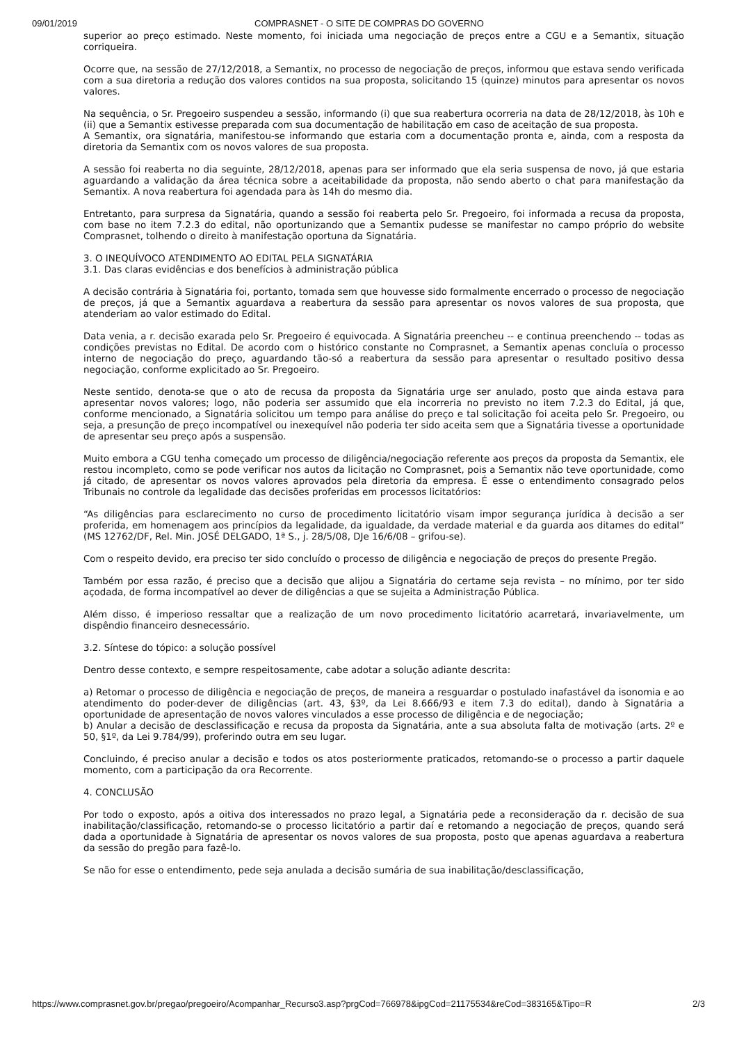09/01/2019 COMPRASNET - O SITE DE COMPRAS DO GOVERNO
superior ao preço estimado. Neste momento, foi iniciada uma negociação de preços entre a CGU e a Semantix, situação corriqueira.
Ocorre que, na sessão de 27/12/2018, a Semantix, no processo de negociação de preços, informou que estava sendo verificada com a sua diretoria a redução dos valores contidos na sua proposta, solicitando 15 (quinze) minutos para apresentar os novos valores.
Na sequência, o Sr. Pregoeiro suspendeu a sessão, informando (i) que sua reabertura ocorreria na data de 28/12/2018, às 10h e (ii) que a Semantix estivesse preparada com sua documentação de habilitação em caso de aceitação de sua proposta.
A Semantix, ora signatária, manifestou-se informando que estaria com a documentação pronta e, ainda, com a resposta da diretoria da Semantix com os novos valores de sua proposta.
A sessão foi reaberta no dia seguinte, 28/12/2018, apenas para ser informado que ela seria suspensa de novo, já que estaria aguardando a validação da área técnica sobre a aceitabilidade da proposta, não sendo aberto o chat para manifestação da Semantix. A nova reabertura foi agendada para às 14h do mesmo dia.
Entretanto, para surpresa da Signatária, quando a sessão foi reaberta pelo Sr. Pregoeiro, foi informada a recusa da proposta, com base no item 7.2.3 do edital, não oportunizando que a Semantix pudesse se manifestar no campo próprio do website Comprasnet, tolhendo o direito à manifestação oportuna da Signatária.
3. O INEQUÍVOCO ATENDIMENTO AO EDITAL PELA SIGNATÁRIA
3.1. Das claras evidências e dos benefícios à administração pública
A decisão contrária à Signatária foi, portanto, tomada sem que houvesse sido formalmente encerrado o processo de negociação de preços, já que a Semantix aguardava a reabertura da sessão para apresentar os novos valores de sua proposta, que atenderiam ao valor estimado do Edital.
Data venia, a r. decisão exarada pelo Sr. Pregoeiro é equivocada. A Signatária preencheu -- e continua preenchendo -- todas as condições previstas no Edital. De acordo com o histórico constante no Comprasnet, a Semantix apenas concluía o processo interno de negociação do preço, aguardando tão-só a reabertura da sessão para apresentar o resultado positivo dessa negociação, conforme explicitado ao Sr. Pregoeiro.
Neste sentido, denota-se que o ato de recusa da proposta da Signatária urge ser anulado, posto que ainda estava para apresentar novos valores; logo, não poderia ser assumido que ela incorreria no previsto no item 7.2.3 do Edital, já que, conforme mencionado, a Signatária solicitou um tempo para análise do preço e tal solicitação foi aceita pelo Sr. Pregoeiro, ou seja, a presunção de preço incompatível ou inexequível não poderia ter sido aceita sem que a Signatária tivesse a oportunidade de apresentar seu preço após a suspensão.
Muito embora a CGU tenha começado um processo de diligência/negociação referente aos preços da proposta da Semantix, ele restou incompleto, como se pode verificar nos autos da licitação no Comprasnet, pois a Semantix não teve oportunidade, como já citado, de apresentar os novos valores aprovados pela diretoria da empresa. É esse o entendimento consagrado pelos Tribunais no controle da legalidade das decisões proferidas em processos licitatórios:
“As diligências para esclarecimento no curso de procedimento licitatório visam impor segurança jurídica à decisão a ser proferida, em homenagem aos princípios da legalidade, da igualdade, da verdade material e da guarda aos ditames do edital” (MS 12762/DF, Rel. Min. JOSÉ DELGADO, 1ª S., j. 28/5/08, DJe 16/6/08 – grifou-se).
Com o respeito devido, era preciso ter sido concluído o processo de diligência e negociação de preços do presente Pregão.
Também por essa razão, é preciso que a decisão que alijou a Signatária do certame seja revista – no mínimo, por ter sido açodada, de forma incompatível ao dever de diligências a que se sujeita a Administração Pública.
Além disso, é imperioso ressaltar que a realização de um novo procedimento licitatório acarretará, invariavelmente, um dispêndio financeiro desnecessário.
3.2. Síntese do tópico: a solução possível
Dentro desse contexto, e sempre respeitosamente, cabe adotar a solução adiante descrita:
a) Retomar o processo de diligência e negociação de preços, de maneira a resguardar o postulado inafastável da isonomia e ao atendimento do poder-dever de diligências (art. 43, §3º, da Lei 8.666/93 e item 7.3 do edital), dando à Signatária a oportunidade de apresentação de novos valores vinculados a esse processo de diligência e de negociação;
b) Anular a decisão de desclassificação e recusa da proposta da Signatária, ante a sua absoluta falta de motivação (arts. 2º e 50, §1º, da Lei 9.784/99), proferindo outra em seu lugar.
Concluindo, é preciso anular a decisão e todos os atos posteriormente praticados, retomando-se o processo a partir daquele momento, com a participação da ora Recorrente.
4. CONCLUSÃO
Por todo o exposto, após a oitiva dos interessados no prazo legal, a Signatária pede a reconsideração da r. decisão de sua inabilitação/classificação, retomando-se o processo licitatório a partir daí e retomando a negociação de preços, quando será dada a oportunidade à Signatária de apresentar os novos valores de sua proposta, posto que apenas aguardava a reabertura da sessão do pregão para fazê-lo.
Se não for esse o entendimento, pede seja anulada a decisão sumária de sua inabilitação/desclassificação,
https://www.comprasnet.gov.br/pregao/pregoeiro/Acompanhar_Recurso3.asp?prgCod=766978&ipgCod=21175534&reCod=383165&Tipo=R 2/3